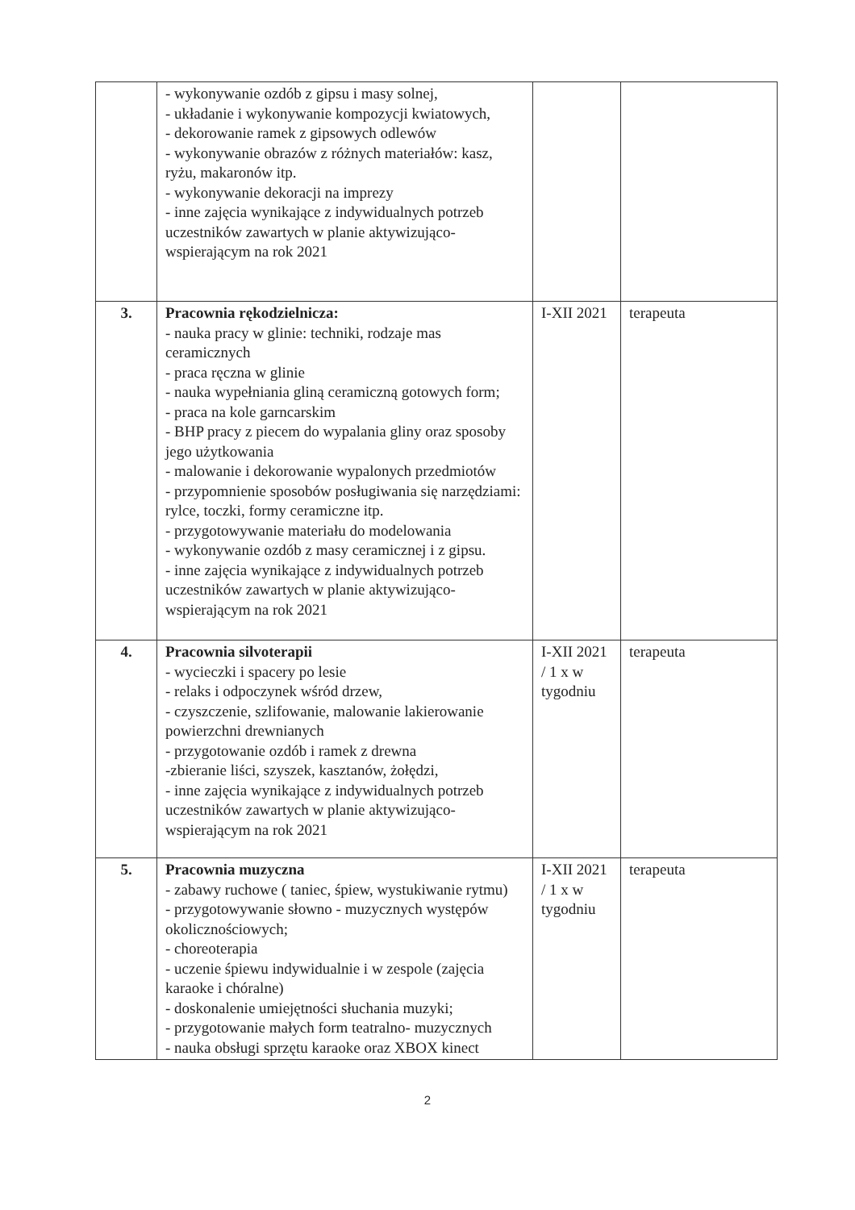| | - wykonywanie ozdób z gipsu i masy solnej, - układanie i wykonywanie kompozycji kwiatowych, - dekorowanie ramek z gipsowych odlewów - wykonywanie obrazów z różnych materiałów: kasz, ryżu, makaronów itp. - wykonywanie dekoracji na imprezy - inne zajęcia wynikające z indywidualnych potrzeb uczestników zawartych w planie aktywizująco-wspierającym na rok 2021 | | |
| 3. | Pracownia rękodzielnicza: - nauka pracy w glinie: techniki, rodzaje mas ceramicznych - praca ręczna w glinie - nauka wypełniania gliną ceramiczną gotowych form; - praca na kole garncarskim - BHP pracy z piecem do wypalania gliny oraz sposoby jego użytkowania - malowanie i dekorowanie wypalonych przedmiotów - przypomnienie sposobów posługiwania się narzędziami: rylce, toczki, formy ceramiczne itp. - przygotowywanie materiału do modelowania - wykonywanie ozdób z masy ceramicznej i z gipsu. - inne zajęcia wynikające z indywidualnych potrzeb uczestników zawartych w planie aktywizująco-wspierającym na rok 2021 | I-XII 2021 | terapeuta |
| 4. | Pracownia silvoterapii - wycieczki i spacery po lesie - relaks i odpoczynek wśród drzew, - czyszczenie, szlifowanie, malowanie lakierowanie powierzchni drewnianych - przygotowanie ozdób i ramek z drewna -zbieranie liści, szyszek, kasztanów, żołędzi, - inne zajęcia wynikające z indywidualnych potrzeb uczestników zawartych w planie aktywizująco-wspierającym na rok 2021 | I-XII 2021 / 1 x w tygodniu | terapeuta |
| 5. | Pracownia muzyczna - zabawy ruchowe ( taniec, śpiew, wystukiwanie rytmu) - przygotowywanie słowno - muzycznych występów okolicznościowych; - choreoterapia - uczenie śpiewu indywidualnie i w zespole (zajęcia karaoke i chóralne) - doskonalenie umiejętności słuchania muzyki; - przygotowanie małych form teatralno- muzycznych - nauka obsługi sprzętu karaoke oraz XBOX kinect | I-XII 2021 / 1 x w tygodniu | terapeuta |
2